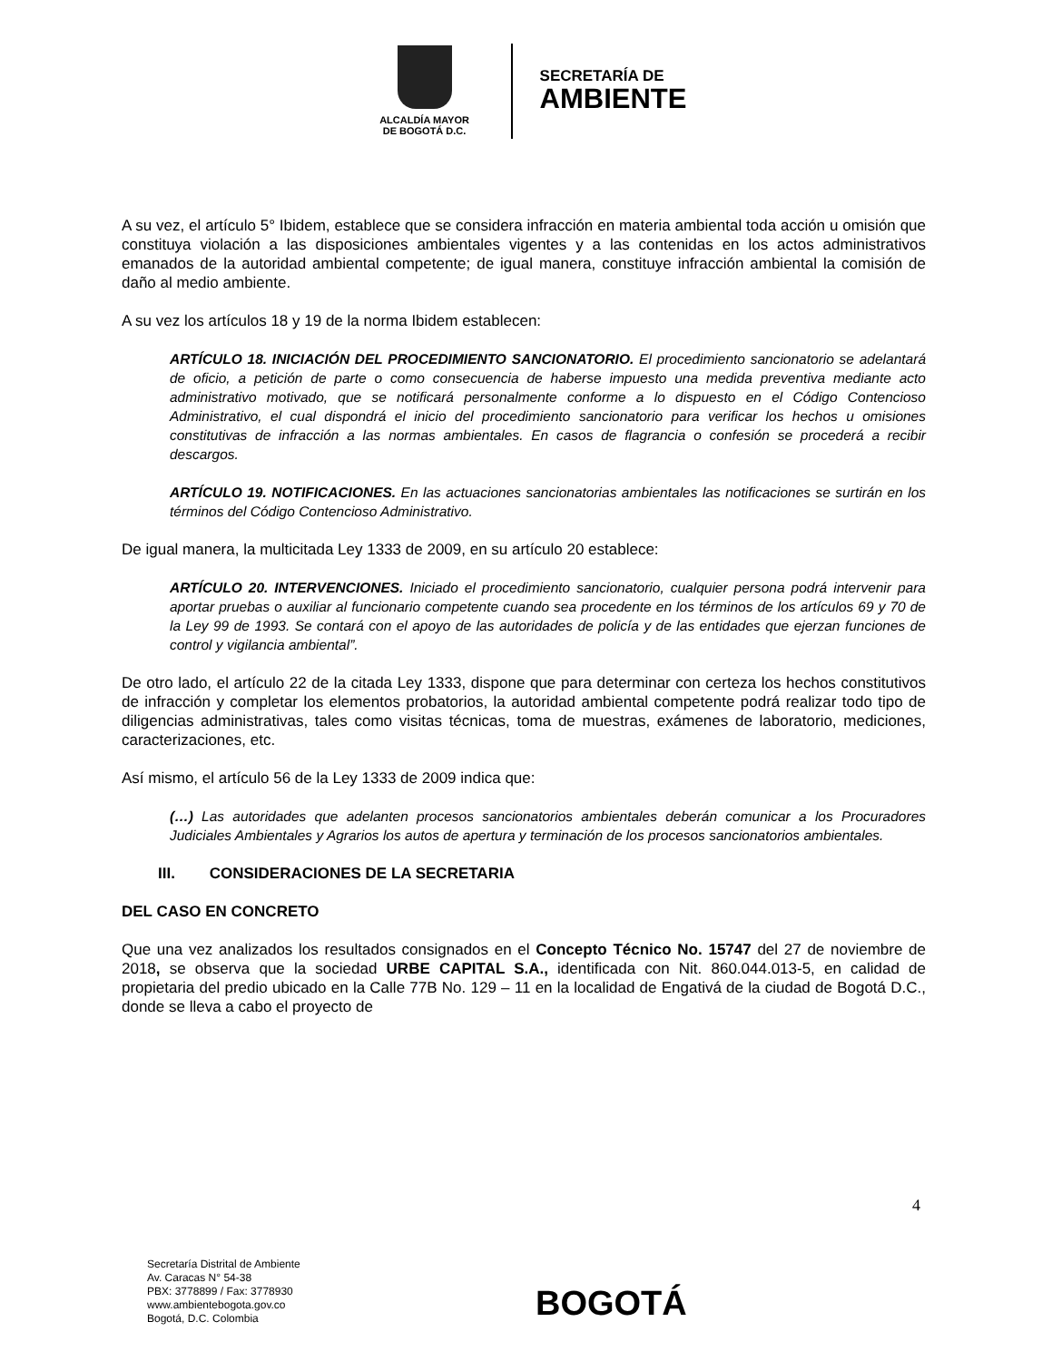ALCALDÍA MAYOR
DE BOGOTÁ D.C.
SECRETARÍA DE
AMBIENTE
A su vez, el artículo 5° Ibidem, establece que se considera infracción en materia ambiental toda acción u omisión que constituya violación a las disposiciones ambientales vigentes y a las contenidas en los actos administrativos emanados de la autoridad ambiental competente; de igual manera, constituye infracción ambiental la comisión de daño al medio ambiente.
A su vez los artículos 18 y 19 de la norma Ibidem establecen:
ARTÍCULO 18. INICIACIÓN DEL PROCEDIMIENTO SANCIONATORIO. El procedimiento sancionatorio se adelantará de oficio, a petición de parte o como consecuencia de haberse impuesto una medida preventiva mediante acto administrativo motivado, que se notificará personalmente conforme a lo dispuesto en el Código Contencioso Administrativo, el cual dispondrá el inicio del procedimiento sancionatorio para verificar los hechos u omisiones constitutivas de infracción a las normas ambientales. En casos de flagrancia o confesión se procederá a recibir descargos.
ARTÍCULO 19. NOTIFICACIONES. En las actuaciones sancionatorias ambientales las notificaciones se surtirán en los términos del Código Contencioso Administrativo.
De igual manera, la multicitada Ley 1333 de 2009, en su artículo 20 establece:
ARTÍCULO 20. INTERVENCIONES. Iniciado el procedimiento sancionatorio, cualquier persona podrá intervenir para aportar pruebas o auxiliar al funcionario competente cuando sea procedente en los términos de los artículos 69 y 70 de la Ley 99 de 1993. Se contará con el apoyo de las autoridades de policía y de las entidades que ejerzan funciones de control y vigilancia ambiental”.
De otro lado, el artículo 22 de la citada Ley 1333, dispone que para determinar con certeza los hechos constitutivos de infracción y completar los elementos probatorios, la autoridad ambiental competente podrá realizar todo tipo de diligencias administrativas, tales como visitas técnicas, toma de muestras, exámenes de laboratorio, mediciones, caracterizaciones, etc.
Así mismo, el artículo 56 de la Ley 1333 de 2009 indica que:
(…) Las autoridades que adelanten procesos sancionatorios ambientales deberán comunicar a los Procuradores Judiciales Ambientales y Agrarios los autos de apertura y terminación de los procesos sancionatorios ambientales.
III. CONSIDERACIONES DE LA SECRETARIA
DEL CASO EN CONCRETO
Que una vez analizados los resultados consignados en el Concepto Técnico No. 15747 del 27 de noviembre de 2018, se observa que la sociedad URBE CAPITAL S.A., identificada con Nit. 860.044.013-5, en calidad de propietaria del predio ubicado en la Calle 77B No. 129 – 11 en la localidad de Engativá de la ciudad de Bogotá D.C., donde se lleva a cabo el proyecto de
4
Secretaría Distrital de Ambiente
Av. Caracas N° 54-38
PBX: 3778899 / Fax: 3778930
www.ambientebogota.gov.co
Bogotá, D.C. Colombia
BOGOTÁ